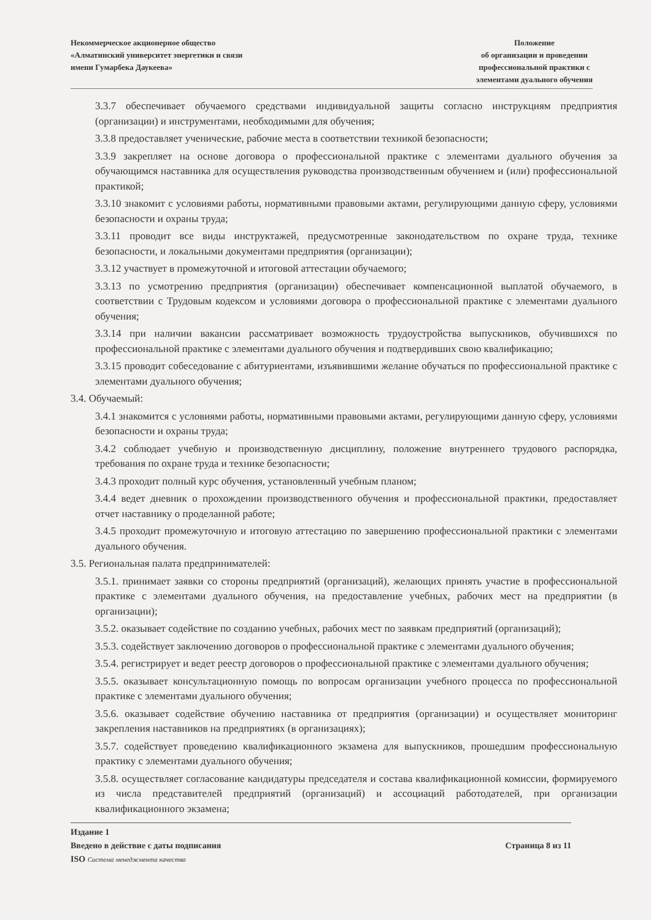Некоммерческое акционерное общество
«Алматинский университет энергетики и связи
имени Гумарбека Даукеева»
Положение
об организации и проведении
профессиональной практики с
элементами дуального обучения
3.3.7 обеспечивает обучаемого средствами индивидуальной защиты согласно инструкциям предприятия (организации) и инструментами, необходимыми для обучения;
3.3.8 предоставляет ученические, рабочие места в соответствии техникой безопасности;
3.3.9 закрепляет на основе договора о профессиональной практике с элементами дуального обучения за обучающимся наставника для осуществления руководства производственным обучением и (или) профессиональной практикой;
3.3.10 знакомит с условиями работы, нормативными правовыми актами, регулирующими данную сферу, условиями безопасности и охраны труда;
3.3.11 проводит все виды инструктажей, предусмотренные законодательством по охране труда, технике безопасности, и локальными документами предприятия (организации);
3.3.12 участвует в промежуточной и итоговой аттестации обучаемого;
3.3.13 по усмотрению предприятия (организации) обеспечивает компенсационной выплатой обучаемого, в соответствии с Трудовым кодексом и условиями договора о профессиональной практике с элементами дуального обучения;
3.3.14 при наличии вакансии рассматривает возможность трудоустройства выпускников, обучившихся по профессиональной практике с элементами дуального обучения и подтвердивших свою квалификацию;
3.3.15 проводит собеседование с абитуриентами, изъявившими желание обучаться по профессиональной практике с элементами дуального обучения;
3.4. Обучаемый:
3.4.1 знакомится с условиями работы, нормативными правовыми актами, регулирующими данную сферу, условиями безопасности и охраны труда;
3.4.2 соблюдает учебную и производственную дисциплину, положение внутреннего трудового распорядка, требования по охране труда и технике безопасности;
3.4.3 проходит полный курс обучения, установленный учебным планом;
3.4.4 ведет дневник о прохождении производственного обучения и профессиональной практики, предоставляет отчет наставнику о проделанной работе;
3.4.5 проходит промежуточную и итоговую аттестацию по завершению профессиональной практики с элементами дуального обучения.
3.5. Региональная палата предпринимателей:
3.5.1. принимает заявки со стороны предприятий (организаций), желающих принять участие в профессиональной практике с элементами дуального обучения, на предоставление учебных, рабочих мест на предприятии (в организации);
3.5.2. оказывает содействие по созданию учебных, рабочих мест по заявкам предприятий (организаций);
3.5.3. содействует заключению договоров о профессиональной практике с элементами дуального обучения;
3.5.4. регистрирует и ведет реестр договоров о профессиональной практике с элементами дуального обучения;
3.5.5. оказывает консультационную помощь по вопросам организации учебного процесса по профессиональной практике с элементами дуального обучения;
3.5.6. оказывает содействие обучению наставника от предприятия (организации) и осуществляет мониторинг закрепления наставников на предприятиях (в организациях);
3.5.7. содействует проведению квалификационного экзамена для выпускников, прошедшим профессиональную практику с элементами дуального обучения;
3.5.8. осуществляет согласование кандидатуры председателя и состава квалификационной комиссии, формируемого из числа представителей предприятий (организаций) и ассоциаций работодателей, при организации квалификационного экзамена;
Издание 1
Введено в действие с даты подписания Страница 8 из 11
ISO Система менеджмента качества